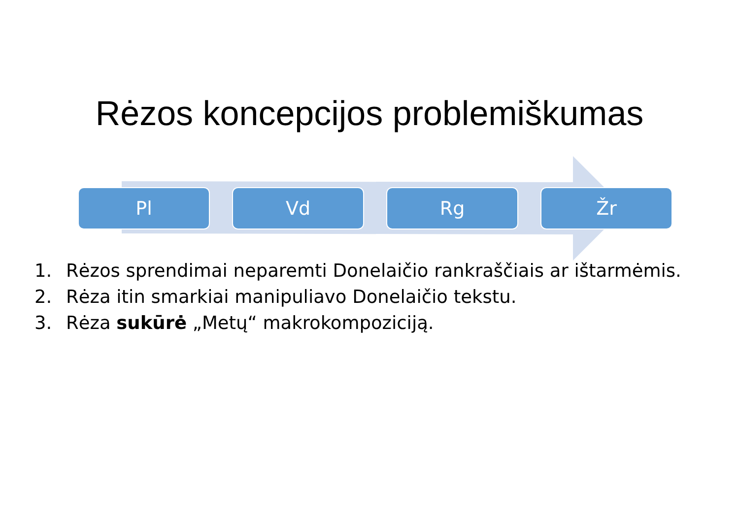Rėzos koncepcijos problemiškumas
Pl Vd Rg Žr
1. Rėzos sprendimai neparemti Donelaičio rankraščiais ar ištarmėmis.
2. Rėza itin smarkiai manipuliavo Donelaičio tekstu.
3. Rėza sukūrė „Metų“ makrokompoziciją.